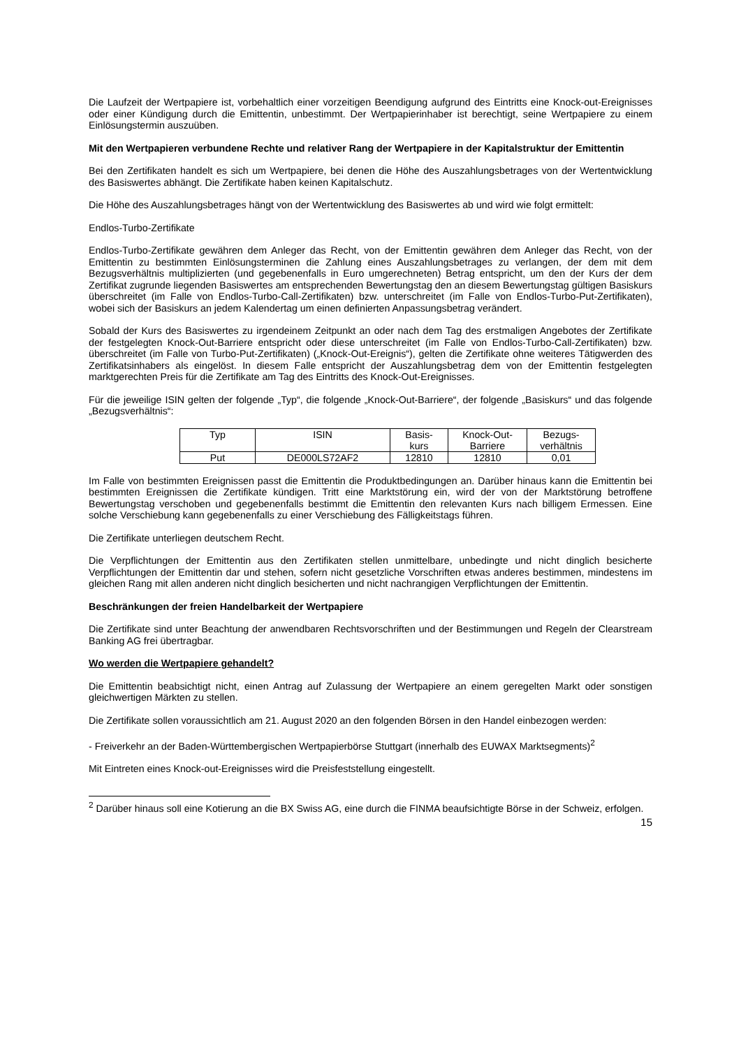Die Laufzeit der Wertpapiere ist, vorbehaltlich einer vorzeitigen Beendigung aufgrund des Eintritts eine Knock-out-Ereignisses oder einer Kündigung durch die Emittentin, unbestimmt. Der Wertpapierinhaber ist berechtigt, seine Wertpapiere zu einem Einlösungstermin auszuüben.
Mit den Wertpapieren verbundene Rechte und relativer Rang der Wertpapiere in der Kapitalstruktur der Emittentin
Bei den Zertifikaten handelt es sich um Wertpapiere, bei denen die Höhe des Auszahlungsbetrages von der Wertentwicklung des Basiswertes abhängt. Die Zertifikate haben keinen Kapitalschutz.
Die Höhe des Auszahlungsbetrages hängt von der Wertentwicklung des Basiswertes ab und wird wie folgt ermittelt:
Endlos-Turbo-Zertifikate
Endlos-Turbo-Zertifikate gewähren dem Anleger das Recht, von der Emittentin gewähren dem Anleger das Recht, von der Emittentin zu bestimmten Einlösungsterminen die Zahlung eines Auszahlungsbetrages zu verlangen, der dem mit dem Bezugsverhältnis multiplizierten (und gegebenenfalls in Euro umgerechneten) Betrag entspricht, um den der Kurs der dem Zertifikat zugrunde liegenden Basiswertes am entsprechenden Bewertungstag den an diesem Bewertungstag gültigen Basiskurs überschreitet (im Falle von Endlos-Turbo-Call-Zertifikaten) bzw. unterschreitet (im Falle von Endlos-Turbo-Put-Zertifikaten), wobei sich der Basiskurs an jedem Kalendertag um einen definierten Anpassungsbetrag verändert.
Sobald der Kurs des Basiswertes zu irgendeinem Zeitpunkt an oder nach dem Tag des erstmaligen Angebotes der Zertifikate der festgelegten Knock-Out-Barriere entspricht oder diese unterschreitet (im Falle von Endlos-Turbo-Call-Zertifikaten) bzw. überschreitet (im Falle von Turbo-Put-Zertifikaten) („Knock-Out-Ereignis“), gelten die Zertifikate ohne weiteres Tätigwerden des Zertifikatsinhabers als eingelöst. In diesem Falle entspricht der Auszahlungsbetrag dem von der Emittentin festgelegten marktgerechten Preis für die Zertifikate am Tag des Eintritts des Knock-Out-Ereignisses.
Für die jeweilige ISIN gelten der folgende „Typ“, die folgende „Knock-Out-Barriere“, der folgende „Basiskurs“ und das folgende „Bezugsverhältnis“:
| Typ | ISIN | Basis- kurs | Knock-Out- Barriere | Bezugs- verhältnis |
| --- | --- | --- | --- | --- |
| Put | DE000LS72AF2 | 12810 | 12810 | 0,01 |
Im Falle von bestimmten Ereignissen passt die Emittentin die Produktbedingungen an. Darüber hinaus kann die Emittentin bei bestimmten Ereignissen die Zertifikate kündigen. Tritt eine Marktstörung ein, wird der von der Marktstörung betroffene Bewertungstag verschoben und gegebenenfalls bestimmt die Emittentin den relevanten Kurs nach billigem Ermessen. Eine solche Verschiebung kann gegebenenfalls zu einer Verschiebung des Fälligkeitstags führen.
Die Zertifikate unterliegen deutschem Recht.
Die Verpflichtungen der Emittentin aus den Zertifikaten stellen unmittelbare, unbedingte und nicht dinglich besicherte Verpflichtungen der Emittentin dar und stehen, sofern nicht gesetzliche Vorschriften etwas anderes bestimmen, mindestens im gleichen Rang mit allen anderen nicht dinglich besicherten und nicht nachrangigen Verpflichtungen der Emittentin.
Beschränkungen der freien Handelbarkeit der Wertpapiere
Die Zertifikate sind unter Beachtung der anwendbaren Rechtsvorschriften und der Bestimmungen und Regeln der Clearstream Banking AG frei übertragbar.
Wo werden die Wertpapiere gehandelt?
Die Emittentin beabsichtigt nicht, einen Antrag auf Zulassung der Wertpapiere an einem geregelten Markt oder sonstigen gleichwertigen Märkten zu stellen.
Die Zertifikate sollen voraussichtlich am 21. August 2020 an den folgenden Börsen in den Handel einbezogen werden:
- Freiverkehr an der Baden-Württembergischen Wertpapierbörse Stuttgart (innerhalb des EUWAX Marktsegments)<sup>2</sup>
Mit Eintreten eines Knock-out-Ereignisses wird die Preisfeststellung eingestellt.
<sup>2</sup> Darüber hinaus soll eine Kotierung an die BX Swiss AG, eine durch die FINMA beaufsichtigte Börse in der Schweiz, erfolgen.
15